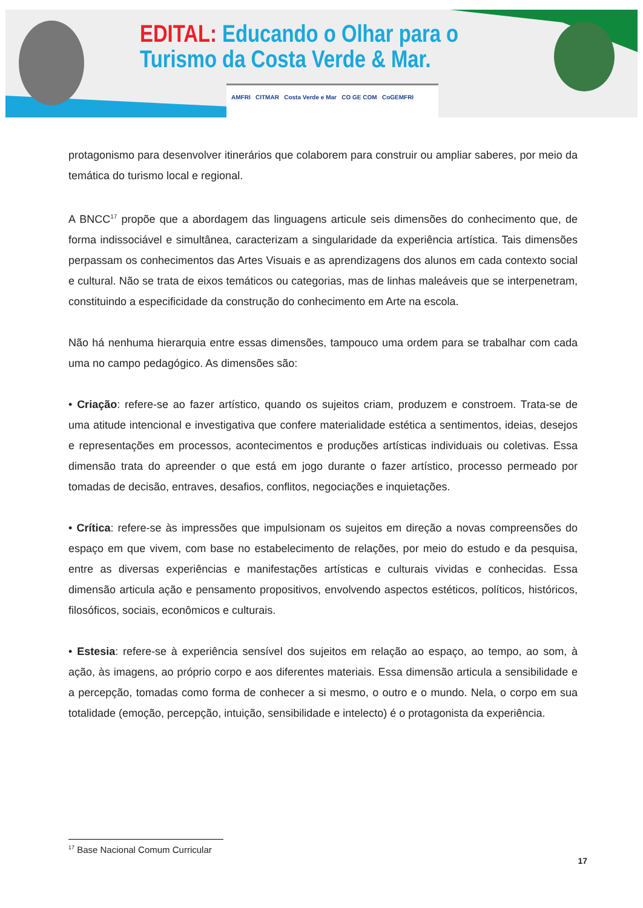EDITAL: Educando o Olhar para o
Turismo da Costa Verde & Mar.
AMFRI CITMAR Costa Verde e Mar CO GE COM CoGEMFRI
protagonismo para desenvolver itinerários que colaborem para construir ou ampliar saberes, por meio da temática do turismo local e regional.
A BNCC<sup>17</sup> propõe que a abordagem das linguagens articule seis dimensões do conhecimento que, de forma indissociável e simultânea, caracterizam a singularidade da experiência artística. Tais dimensões perpassam os conhecimentos das Artes Visuais e as aprendizagens dos alunos em cada contexto social e cultural. Não se trata de eixos temáticos ou categorias, mas de linhas maleáveis que se interpenetram, constituindo a especificidade da construção do conhecimento em Arte na escola.
Não há nenhuma hierarquia entre essas dimensões, tampouco uma ordem para se trabalhar com cada uma no campo pedagógico. As dimensões são:
• Criação: refere-se ao fazer artístico, quando os sujeitos criam, produzem e constroem. Trata-se de uma atitude intencional e investigativa que confere materialidade estética a sentimentos, ideias, desejos e representações em processos, acontecimentos e produções artísticas individuais ou coletivas. Essa dimensão trata do apreender o que está em jogo durante o fazer artístico, processo permeado por tomadas de decisão, entraves, desafios, conflitos, negociações e inquietações.
• Crítica: refere-se às impressões que impulsionam os sujeitos em direção a novas compreensões do espaço em que vivem, com base no estabelecimento de relações, por meio do estudo e da pesquisa, entre as diversas experiências e manifestações artísticas e culturais vividas e conhecidas. Essa dimensão articula ação e pensamento propositivos, envolvendo aspectos estéticos, políticos, históricos, filosóficos, sociais, econômicos e culturais.
• Estesia: refere-se à experiência sensível dos sujeitos em relação ao espaço, ao tempo, ao som, à ação, às imagens, ao próprio corpo e aos diferentes materiais. Essa dimensão articula a sensibilidade e a percepção, tomadas como forma de conhecer a si mesmo, o outro e o mundo. Nela, o corpo em sua totalidade (emoção, percepção, intuição, sensibilidade e intelecto) é o protagonista da experiência.
<sup>17</sup> Base Nacional Comum Curricular
17